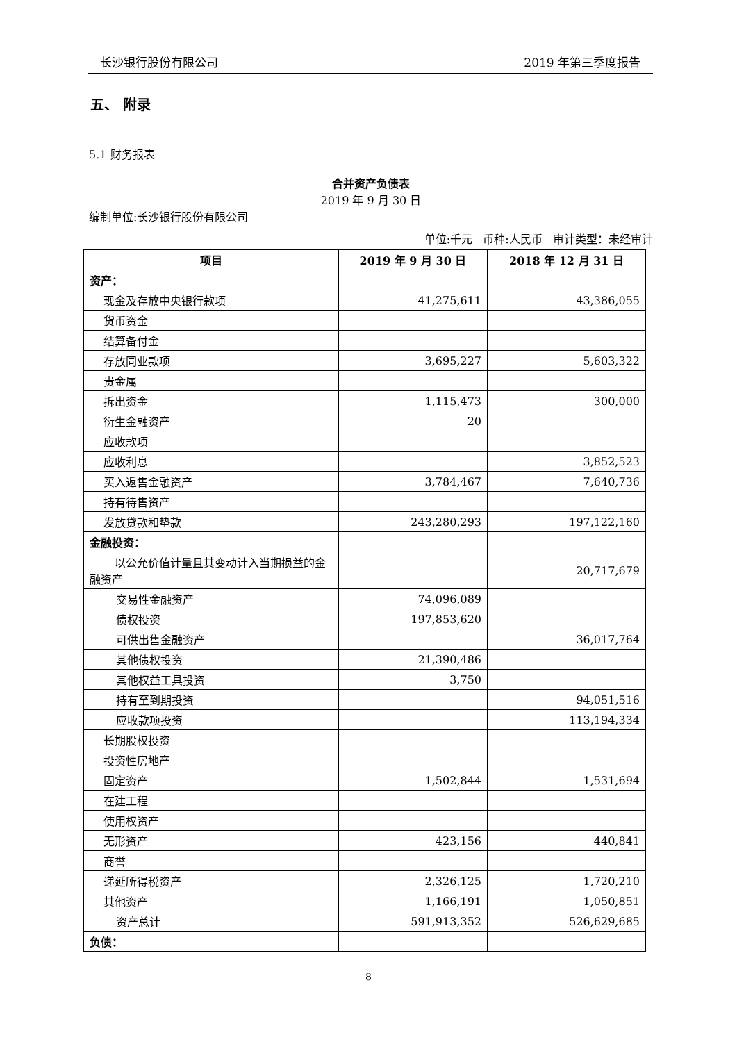长沙银行股份有限公司 2019 年第三季度报告
五、 附录
5.1 财务报表
合并资产负债表
2019 年 9 月 30 日
编制单位:长沙银行股份有限公司
单位:千元 币种:人民币 审计类型：未经审计
| 项目 | 2019 年 9 月 30 日 | 2018 年 12 月 31 日 |
| --- | --- | --- |
| 资产： | | |
| 现金及存放中央银行款项 | 41,275,611 | 43,386,055 |
| 货币资金 | | |
| 结算备付金 | | |
| 存放同业款项 | 3,695,227 | 5,603,322 |
| 贵金属 | | |
| 拆出资金 | 1,115,473 | 300,000 |
| 衍生金融资产 | 20 | |
| 应收款项 | | |
| 应收利息 | | 3,852,523 |
| 买入返售金融资产 | 3,784,467 | 7,640,736 |
| 持有待售资产 | | |
| 发放贷款和垫款 | 243,280,293 | 197,122,160 |
| 金融投资： | | |
| 以公允价值计量且其变动计入当期损益的金融资产 | | 20,717,679 |
| 交易性金融资产 | 74,096,089 | |
| 债权投资 | 197,853,620 | |
| 可供出售金融资产 | | 36,017,764 |
| 其他债权投资 | 21,390,486 | |
| 其他权益工具投资 | 3,750 | |
| 持有至到期投资 | | 94,051,516 |
| 应收款项投资 | | 113,194,334 |
| 长期股权投资 | | |
| 投资性房地产 | | |
| 固定资产 | 1,502,844 | 1,531,694 |
| 在建工程 | | |
| 使用权资产 | | |
| 无形资产 | 423,156 | 440,841 |
| 商誉 | | |
| 递延所得税资产 | 2,326,125 | 1,720,210 |
| 其他资产 | 1,166,191 | 1,050,851 |
| 资产总计 | 591,913,352 | 526,629,685 |
| 负债： | | |
8